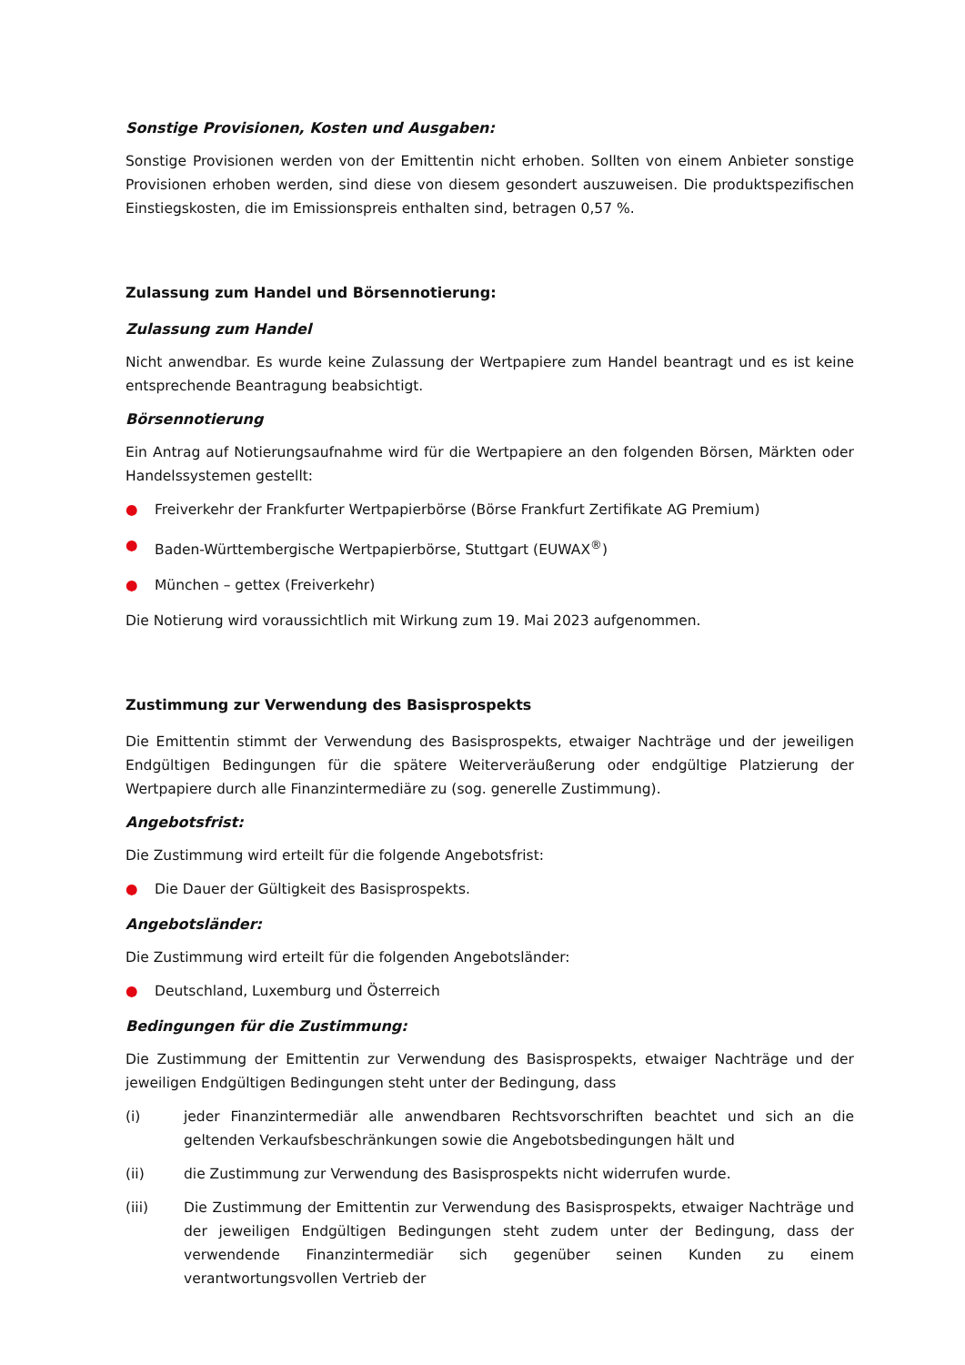Sonstige Provisionen, Kosten und Ausgaben:
Sonstige Provisionen werden von der Emittentin nicht erhoben. Sollten von einem Anbieter sonstige Provisionen erhoben werden, sind diese von diesem gesondert auszuweisen. Die produktspezifischen Einstiegskosten, die im Emissionspreis enthalten sind, betragen 0,57 %.
Zulassung zum Handel und Börsennotierung:
Zulassung zum Handel
Nicht anwendbar. Es wurde keine Zulassung der Wertpapiere zum Handel beantragt und es ist keine entsprechende Beantragung beabsichtigt.
Börsennotierung
Ein Antrag auf Notierungsaufnahme wird für die Wertpapiere an den folgenden Börsen, Märkten oder Handelssystemen gestellt:
● Freiverkehr der Frankfurter Wertpapierbörse (Börse Frankfurt Zertifikate AG Premium)
● Baden-Württembergische Wertpapierbörse, Stuttgart (EUWAX<sup>®</sup>)
● München – gettex (Freiverkehr)
Die Notierung wird voraussichtlich mit Wirkung zum 19. Mai 2023 aufgenommen.
Zustimmung zur Verwendung des Basisprospekts
Die Emittentin stimmt der Verwendung des Basisprospekts, etwaiger Nachträge und der jeweiligen Endgültigen Bedingungen für die spätere Weiterveräußerung oder endgültige Platzierung der Wertpapiere durch alle Finanzintermediäre zu (sog. generelle Zustimmung).
Angebotsfrist:
Die Zustimmung wird erteilt für die folgende Angebotsfrist:
● Die Dauer der Gültigkeit des Basisprospekts.
Angebotsländer:
Die Zustimmung wird erteilt für die folgenden Angebotsländer:
● Deutschland, Luxemburg und Österreich
Bedingungen für die Zustimmung:
Die Zustimmung der Emittentin zur Verwendung des Basisprospekts, etwaiger Nachträge und der jeweiligen Endgültigen Bedingungen steht unter der Bedingung, dass
(i) jeder Finanzintermediär alle anwendbaren Rechtsvorschriften beachtet und sich an die geltenden Verkaufsbeschränkungen sowie die Angebotsbedingungen hält und
(ii) die Zustimmung zur Verwendung des Basisprospekts nicht widerrufen wurde.
(iii) Die Zustimmung der Emittentin zur Verwendung des Basisprospekts, etwaiger Nachträge und der jeweiligen Endgültigen Bedingungen steht zudem unter der Bedingung, dass der verwendende Finanzintermediär sich gegenüber seinen Kunden zu einem verantwortungsvollen Vertrieb der